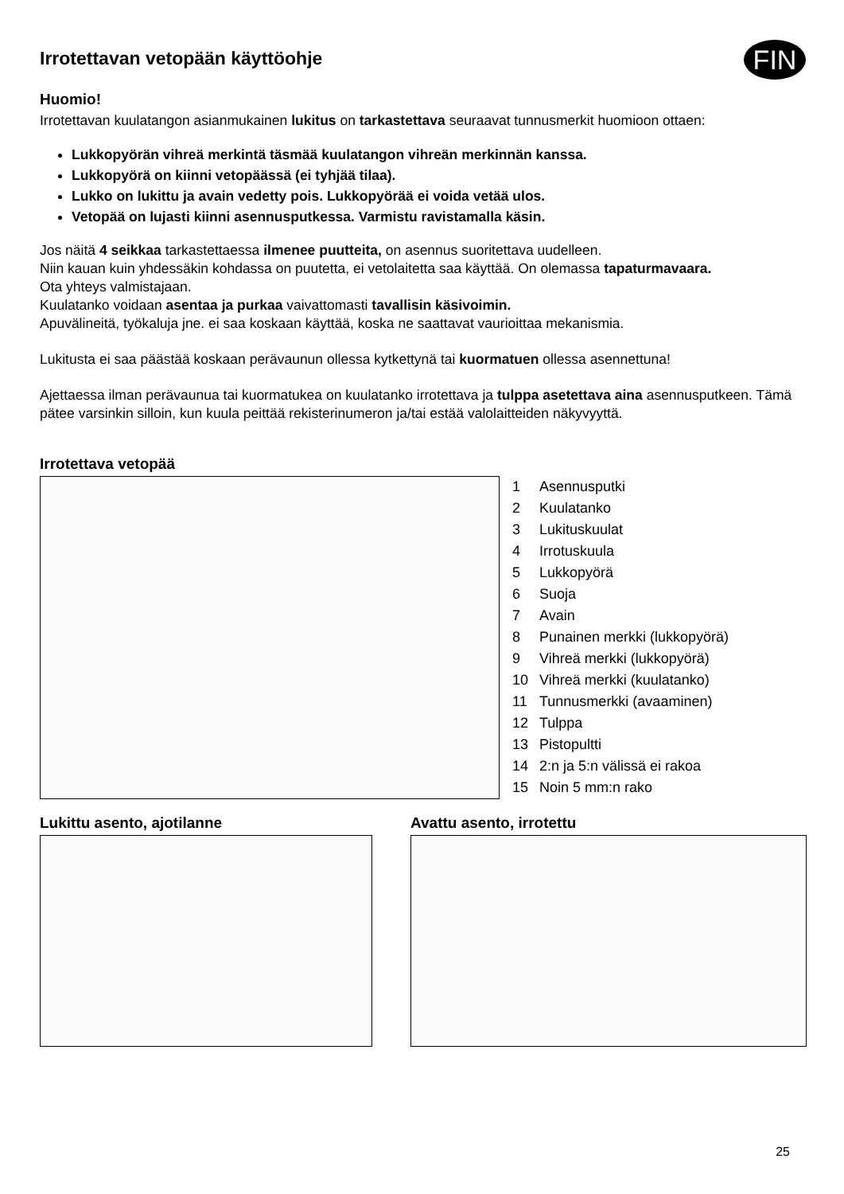Irrotettavan vetopään käyttöohje
FIN
Huomio!
Irrotettavan kuulatangon asianmukainen lukitus on tarkastettava seuraavat tunnusmerkit huomioon ottaen:
Lukkopyörän vihreä merkintä täsmää kuulatangon vihreän merkinnän kanssa.
Lukkopyörä on kiinni vetopäässä (ei tyhjää tilaa).
Lukko on lukittu ja avain vedetty pois. Lukkopyörää ei voida vetää ulos.
Vetopää on lujasti kiinni asennusputkessa. Varmistu ravistamalla käsin.
Jos näitä 4 seikkaa tarkastettaessa ilmenee puutteita, on asennus suoritettava uudelleen.
Niin kauan kuin yhdessäkin kohdassa on puutetta, ei vetolaitetta saa käyttää. On olemassa tapaturmavaara.
Ota yhteys valmistajaan.
Kuulatanko voidaan asentaa ja purkaa vaivattomasti tavallisin käsivoimin.
Apuvälineitä, työkaluja jne. ei saa koskaan käyttää, koska ne saattavat vaurioittaa mekanismia.
Lukitusta ei saa päästää koskaan perävaunun ollessa kytkettynä tai kuormatuen ollessa asennettuna!
Ajettaessa ilman perävaunua tai kuormatukea on kuulatanko irrotettava ja tulppa asetettava aina asennusputkeen. Tämä pätee varsinkin silloin, kun kuula peittää rekisterinumeron ja/tai estää valolaitteiden näkyvyyttä.
Irrotettava vetopää
1 Asennusputki
2 Kuulatanko
3 Lukituskuulat
4 Irrotuskuula
5 Lukkopyörä
6 Suoja
7 Avain
8 Punainen merkki (lukkopyörä)
9 Vihreä merkki (lukkopyörä)
10 Vihreä merkki (kuulatanko)
11 Tunnusmerkki (avaaminen)
12 Tulppa
13 Pistopultti
14 2:n ja 5:n välissä ei rakoa
15 Noin 5 mm:n rako
Lukittu asento, ajotilanne Avattu asento, irrotettu
25